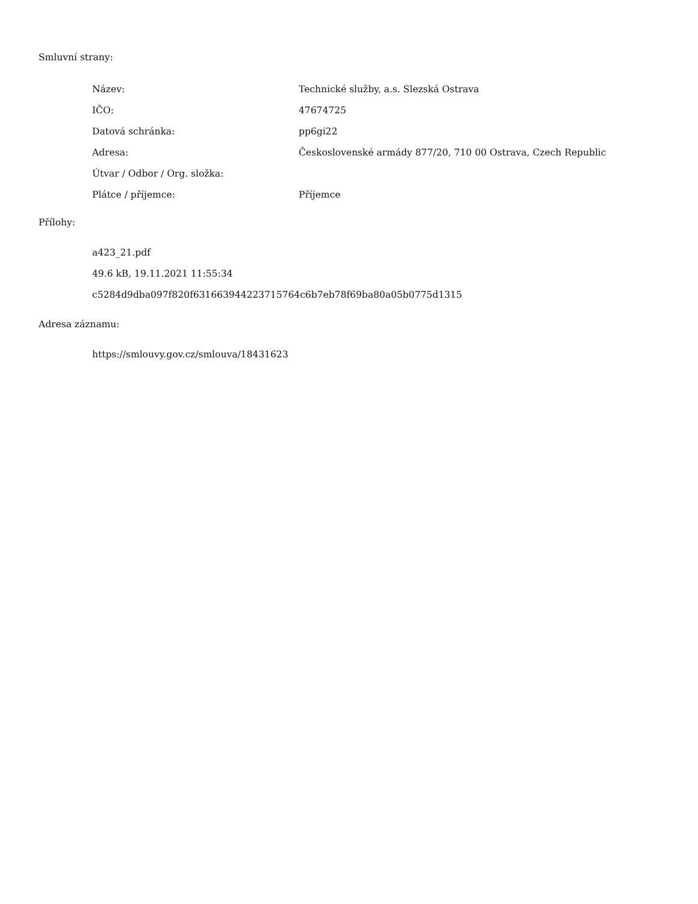Smluvní strany:
| Název: | Technické služby, a.s. Slezská Ostrava |
| IČO: | 47674725 |
| Datová schránka: | pp6gi22 |
| Adresa: | Československé armády 877/20, 710 00 Ostrava, Czech Republic |
| Útvar / Odbor / Org. složka: | |
| Plátce / příjemce: | Příjemce |
Přílohy:
a423_21.pdf
49.6 kB, 19.11.2021 11:55:34
c5284d9dba097f820f631663944223715764c6b7eb78f69ba80a05b0775d1315
Adresa záznamu:
https://smlouvy.gov.cz/smlouva/18431623